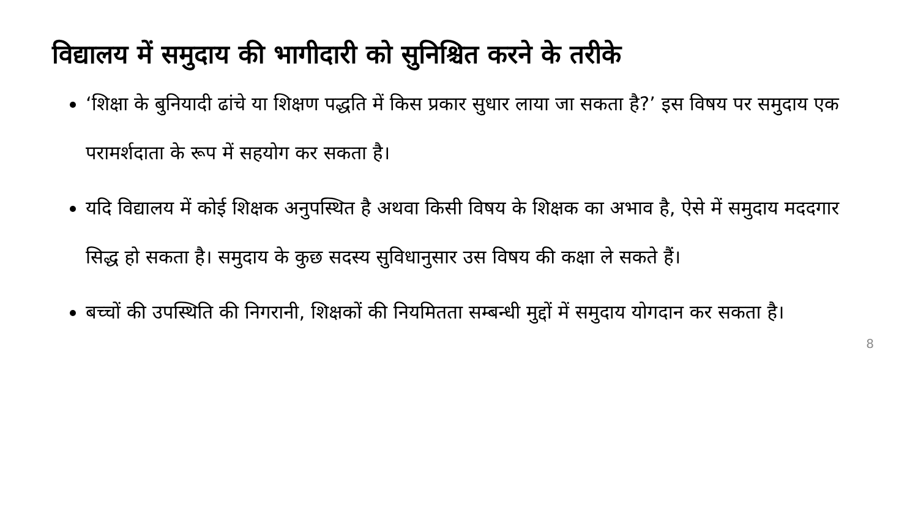विद्यालय में समुदाय की भागीदारी को सुनिश्चित करने के तरीके
‘शिक्षा के बुनियादी ढांचे या शिक्षण पद्धति में किस प्रकार सुधार लाया जा सकता है?’ इस विषय पर समुदाय एक परामर्शदाता के रूप में सहयोग कर सकता है।
यदि विद्यालय में कोई शिक्षक अनुपस्थित है अथवा किसी विषय के शिक्षक का अभाव है, ऐसे में समुदाय मददगार सिद्ध हो सकता है। समुदाय के कुछ सदस्य सुविधानुसार उस विषय की कक्षा ले सकते हैं।
बच्चों की उपस्थिति की निगरानी, शिक्षकों की नियमितता सम्बन्धी मुद्दों में समुदाय योगदान कर सकता है।
8